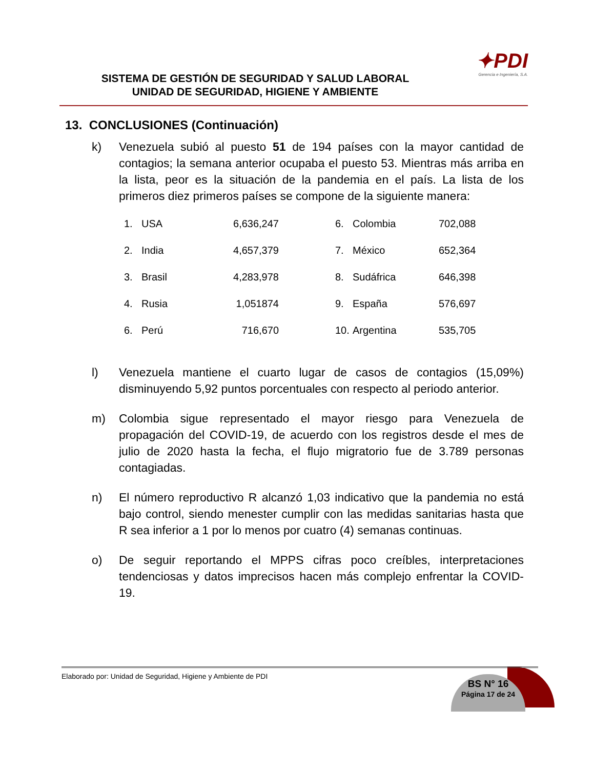✦PDI
Gerencia e Ingeniería, S.A.
SISTEMA DE GESTIÓN DE SEGURIDAD Y SALUD LABORAL
UNIDAD DE SEGURIDAD, HIGIENE Y AMBIENTE
13. CONCLUSIONES (Continuación)
k) Venezuela subió al puesto 51 de 194 países con la mayor cantidad de contagios; la semana anterior ocupaba el puesto 53. Mientras más arriba en la lista, peor es la situación de la pandemia en el país. La lista de los primeros diez primeros países se compone de la siguiente manera:
| 1. | USA | 6,636,247 | 6. | Colombia | 702,088 |
| 2. | India | 4,657,379 | 7. | México | 652,364 |
| 3. | Brasil | 4,283,978 | 8. | Sudáfrica | 646,398 |
| 4. | Rusia | 1,051874 | 9. | España | 576,697 |
| 6. | Perú | 716,670 | 10. | Argentina | 535,705 |
l) Venezuela mantiene el cuarto lugar de casos de contagios (15,09%) disminuyendo 5,92 puntos porcentuales con respecto al periodo anterior.
m) Colombia sigue representado el mayor riesgo para Venezuela de propagación del COVID-19, de acuerdo con los registros desde el mes de julio de 2020 hasta la fecha, el flujo migratorio fue de 3.789 personas contagiadas.
n) El número reproductivo R alcanzó 1,03 indicativo que la pandemia no está bajo control, siendo menester cumplir con las medidas sanitarias hasta que R sea inferior a 1 por lo menos por cuatro (4) semanas continuas.
o) De seguir reportando el MPPS cifras poco creíbles, interpretaciones tendenciosas y datos imprecisos hacen más complejo enfrentar la COVID-19.
Elaborado por: Unidad de Seguridad, Higiene y Ambiente de PDI
BS N° 16
Página 17 de 24